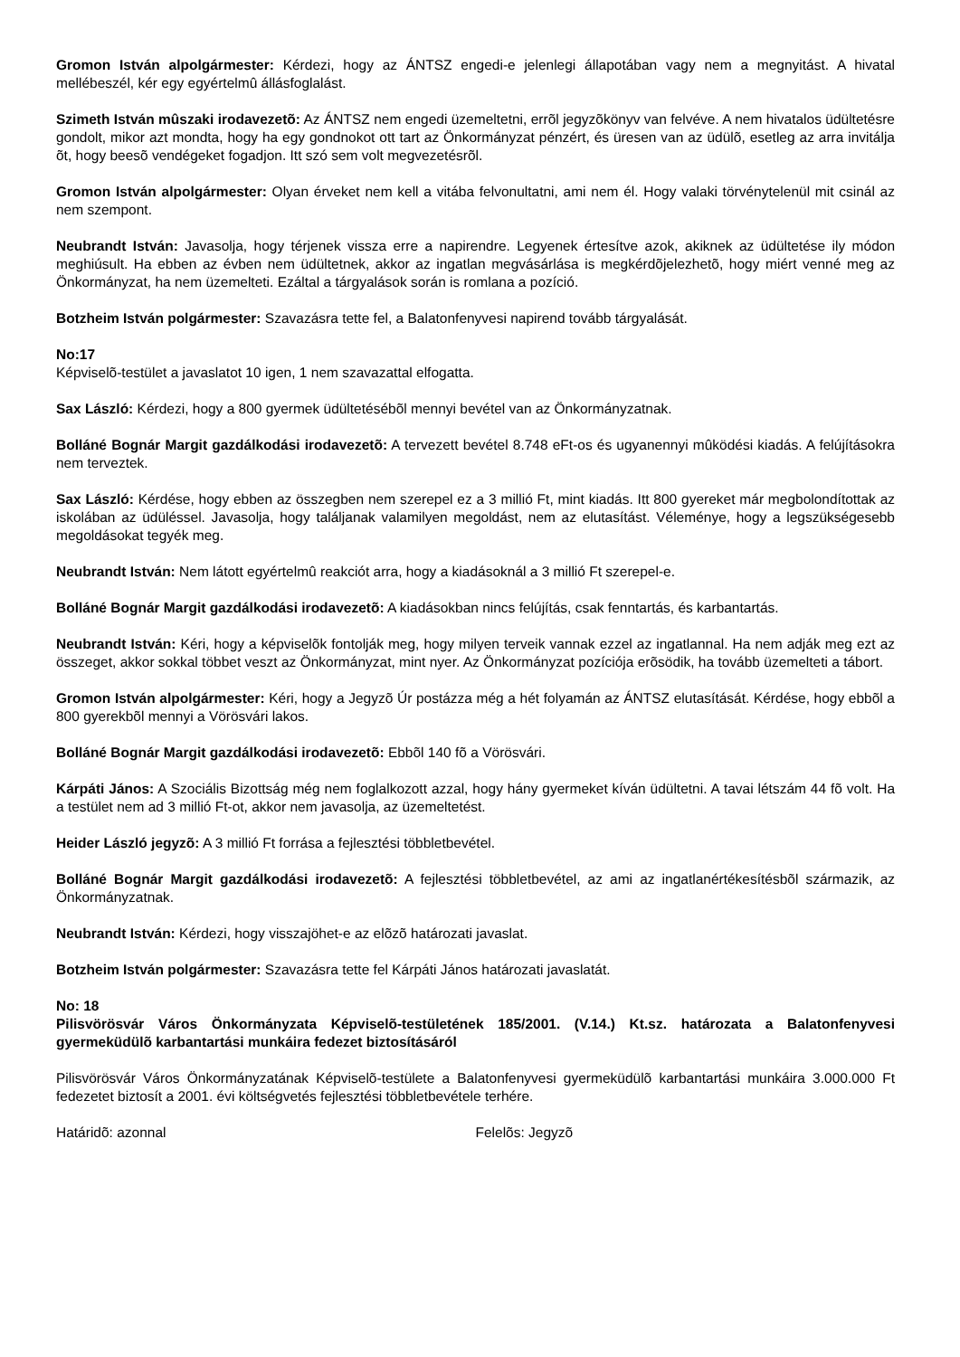Gromon István alpolgármester: Kérdezi, hogy az ÁNTSZ engedi-e jelenlegi állapotában vagy nem a megnyitást. A hivatal mellébeszél, kér egy egyértelmû állásfoglalást.
Szimeth István mûszaki irodavezetõ: Az ÁNTSZ nem engedi üzemeltetni, errõl jegyzõkönyv van felvéve. A nem hivatalos üdültetésre gondolt, mikor azt mondta, hogy ha egy gondnokot ott tart az Önkormányzat pénzért, és üresen van az üdülõ, esetleg az arra invitálja õt, hogy beesõ vendégeket fogadjon. Itt szó sem volt megvezetésrõl.
Gromon István alpolgármester: Olyan érveket nem kell a vitába felvonultatni, ami nem él. Hogy valaki törvénytelenül mit csinál az nem szempont.
Neubrandt István: Javasolja, hogy térjenek vissza erre a napirendre. Legyenek értesítve azok, akiknek az üdültetése ily módon meghiúsult. Ha ebben az évben nem üdültetnek, akkor az ingatlan megvásárlása is megkérdõjelezhetõ, hogy miért venné meg az Önkormányzat, ha nem üzemelteti. Ezáltal a tárgyalások során is romlana a pozíció.
Botzheim István polgármester: Szavazásra tette fel, a Balatonfenyvesi napirend tovább tárgyalását.
No:17
Képviselõ-testület a javaslatot 10 igen, 1 nem szavazattal elfogatta.
Sax László: Kérdezi, hogy a 800 gyermek üdültetésébõl mennyi bevétel van az Önkormányzatnak.
Bolláné Bognár Margit gazdálkodási irodavezetõ: A tervezett bevétel 8.748 eFt-os és ugyanennyi mûködési kiadás. A felújításokra nem terveztek.
Sax László: Kérdése, hogy ebben az összegben nem szerepel ez a 3 millió Ft, mint kiadás. Itt 800 gyereket már megbolondítottak az iskolában az üdüléssel. Javasolja, hogy találjanak valamilyen megoldást, nem az elutasítást. Véleménye, hogy a legszükségesebb megoldásokat tegyék meg.
Neubrandt István: Nem látott egyértelmû reakciót arra, hogy a kiadásoknál a 3 millió Ft szerepel-e.
Bolláné Bognár Margit gazdálkodási irodavezetõ: A kiadásokban nincs felújítás, csak fenntartás, és karbantartás.
Neubrandt István: Kéri, hogy a képviselõk fontolják meg, hogy milyen terveik vannak ezzel az ingatlannal. Ha nem adják meg ezt az összeget, akkor sokkal többet veszt az Önkormányzat, mint nyer. Az Önkormányzat pozíciója erõsödik, ha tovább üzemelteti a tábort.
Gromon István alpolgármester: Kéri, hogy a Jegyzõ Úr postázza még a hét folyamán az ÁNTSZ elutasítását. Kérdése, hogy ebbõl a 800 gyerekbõl mennyi a Vörösvári lakos.
Bolláné Bognár Margit gazdálkodási irodavezetõ: Ebbõl 140 fõ a Vörösvári.
Kárpáti János: A Szociális Bizottság még nem foglalkozott azzal, hogy hány gyermeket kíván üdültetni. A tavai létszám 44 fõ volt. Ha a testület nem ad 3 millió Ft-ot, akkor nem javasolja, az üzemeltetést.
Heider László jegyzõ: A 3 millió Ft forrása a fejlesztési többletbevétel.
Bolláné Bognár Margit gazdálkodási irodavezetõ: A fejlesztési többletbevétel, az ami az ingatlanértékesítésbõl származik, az Önkormányzatnak.
Neubrandt István: Kérdezi, hogy visszajöhet-e az elõzõ határozati javaslat.
Botzheim István polgármester: Szavazásra tette fel Kárpáti János határozati javaslatát.
No: 18
Pilisvörösvár Város Önkormányzata Képviselõ-testületének 185/2001. (V.14.) Kt.sz. határozata a Balatonfenyvesi gyermeküdülõ karbantartási munkáira fedezet biztosításáról
Pilisvörösvár Város Önkormányzatának Képviselõ-testülete a Balatonfenyvesi gyermeküdülõ karbantartási munkáira 3.000.000 Ft fedezetet biztosít a 2001. évi költségvetés fejlesztési többletbevétele terhére.
Határidõ: azonnal Felelõs: Jegyzõ